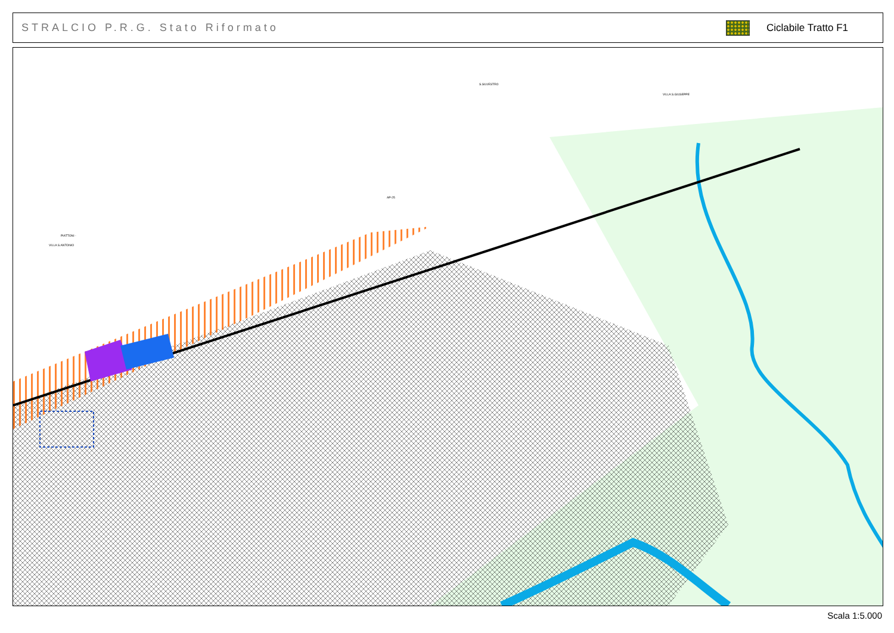STRALCIO P.R.G. Stato Riformato
Ciclabile Tratto F1
PIATTONI -
VILLA S.ANTONIO
S.SILVESTRO
VILLA S.GIUSEPPE
AP-25
Scala 1:5.000